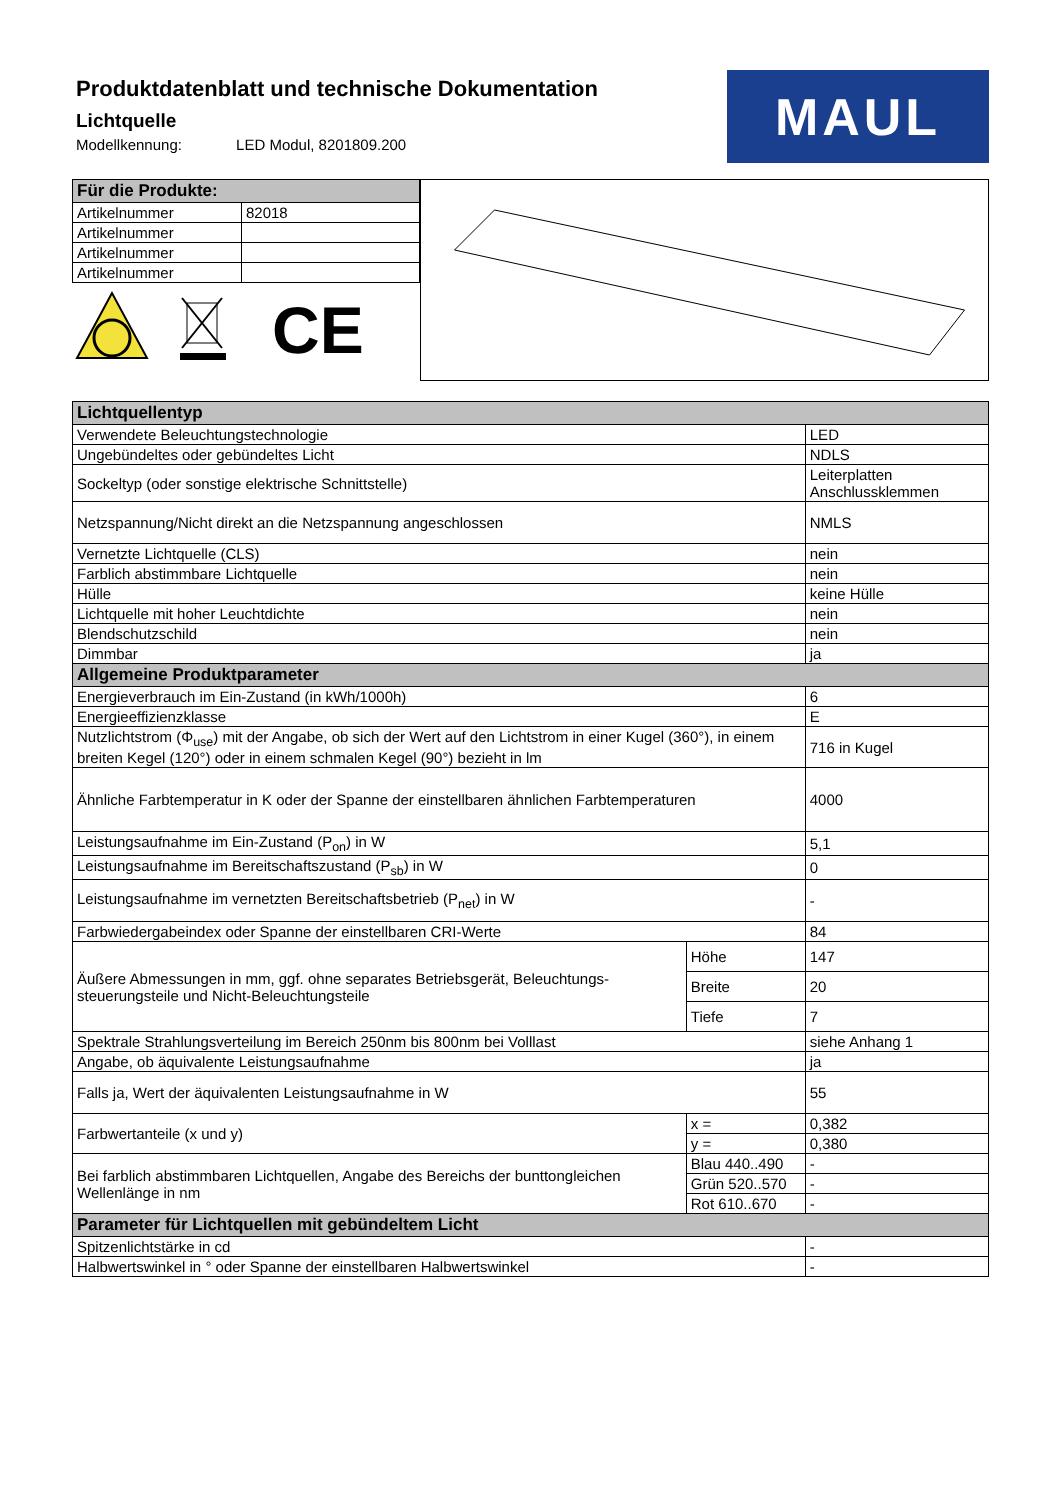Produktdatenblatt und technische Dokumentation
Lichtquelle
Modellkennung: LED Modul, 8201809.200
MAUL
| Für die Produkte: | |
| --- | --- |
| Artikelnummer | 82018 |
| Artikelnummer | |
| Artikelnummer | |
| Artikelnummer | |
CE
| Lichtquellentyp | | |
| --- | --- | --- |
| Verwendete Beleuchtungstechnologie | | LED |
| Ungebündeltes oder gebündeltes Licht | | NDLS |
| Sockeltyp (oder sonstige elektrische Schnittstelle) | | Leiterplatten Anschlussklemmen |
| Netzspannung/Nicht direkt an die Netzspannung angeschlossen | | NMLS |
| Vernetzte Lichtquelle (CLS) | | nein |
| Farblich abstimmbare Lichtquelle | | nein |
| Hülle | | keine Hülle |
| Lichtquelle mit hoher Leuchtdichte | | nein |
| Blendschutzschild | | nein |
| Dimmbar | | ja |
| Allgemeine Produktparameter | | |
| Energieverbrauch im Ein-Zustand (in kWh/1000h) | | 6 |
| Energieeffizienzklasse | | E |
| Nutzlichtstrom (Φ<sub>use</sub>) mit der Angabe, ob sich der Wert auf den Lichtstrom in einer Kugel (360°), in einem breiten Kegel (120°) oder in einem schmalen Kegel (90°) bezieht in lm | | 716 in Kugel |
| Ähnliche Farbtemperatur in K oder der Spanne der einstellbaren ähnlichen Farbtemperaturen | | 4000 |
| Leistungsaufnahme im Ein-Zustand (P<sub>on</sub>) in W | | 5,1 |
| Leistungsaufnahme im Bereitschaftszustand (P<sub>sb</sub>) in W | | 0 |
| Leistungsaufnahme im vernetzten Bereitschaftsbetrieb (P<sub>net</sub>) in W | | - |
| Farbwiedergabeindex oder Spanne der einstellbaren CRI-Werte | | 84 |
| Äußere Abmessungen in mm, ggf. ohne separates Betriebsgerät, Beleuchtungs-steuerungsteile und Nicht-Beleuchtungsteile | Höhe | 147 |
| | Breite | 20 |
| | Tiefe | 7 |
| Spektrale Strahlungsverteilung im Bereich 250nm bis 800nm bei Volllast | | siehe Anhang 1 |
| Angabe, ob äquivalente Leistungsaufnahme | | ja |
| Falls ja, Wert der äquivalenten Leistungsaufnahme in W | | 55 |
| Farbwertanteile (x und y) | x = | 0,382 |
| | y = | 0,380 |
| Bei farblich abstimmbaren Lichtquellen, Angabe des Bereichs der bunttongleichen Wellenlänge in nm | Blau 440..490 | - |
| | Grün 520..570 | - |
| | Rot 610..670 | - |
| Parameter für Lichtquellen mit gebündeltem Licht | | |
| Spitzenlichtstärke in cd | | - |
| Halbwertswinkel in ° oder Spanne der einstellbaren Halbwertswinkel | | - |